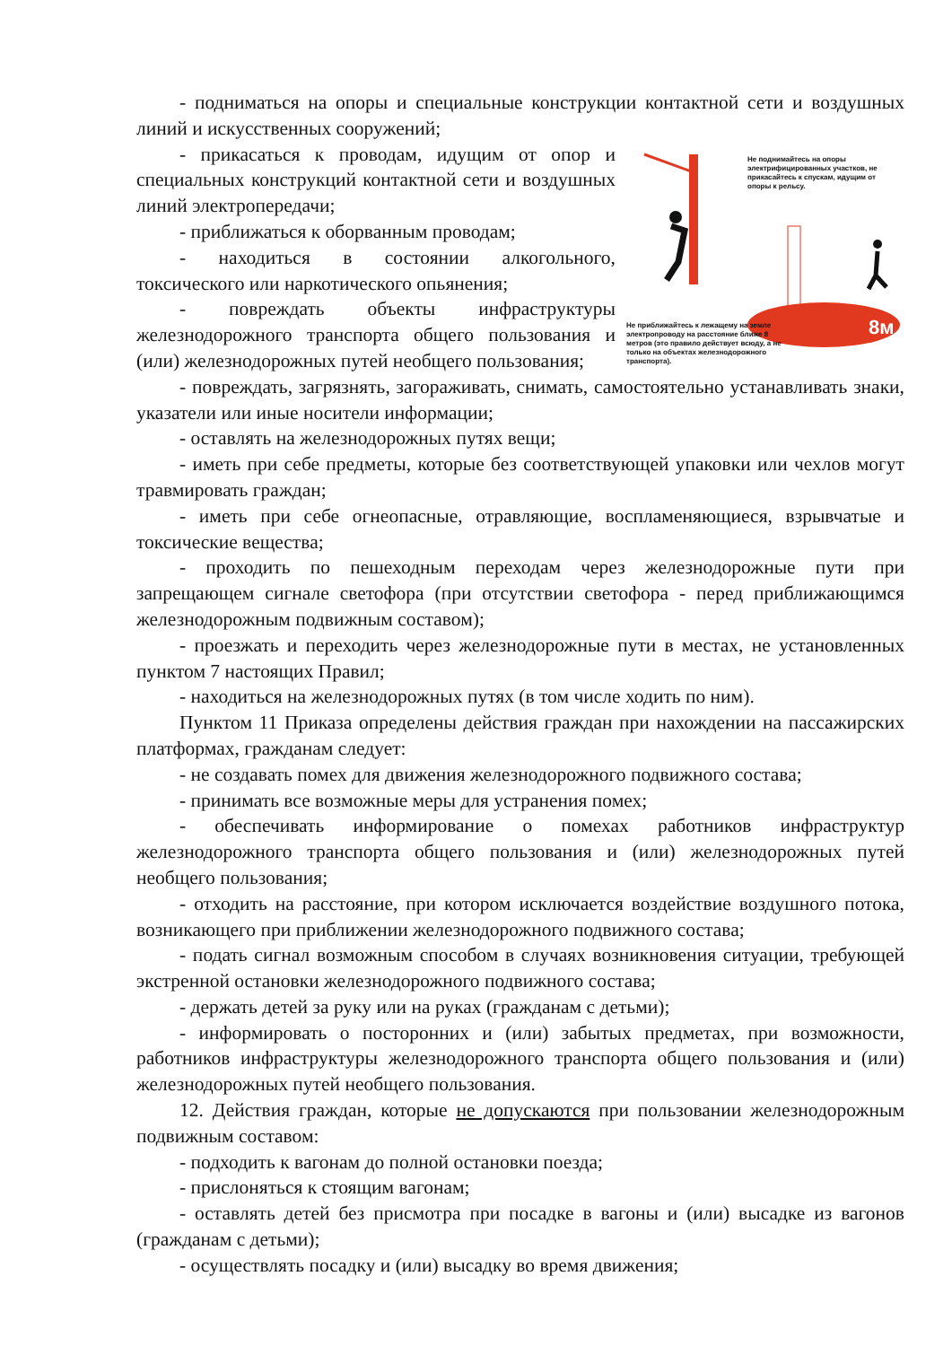- подниматься на опоры и специальные конструкции контактной сети и воздушных линий и искусственных сооружений;
8м
Не поднимайтесь на опоры электрифицированных участков, не прикасайтесь к спускам, идущим от опоры к рельсу.
Не приближайтесь к лежащему на земле электропроводу на расстояние ближе 8 метров (это правило действует всюду, а не только на объектах железнодорожного транспорта).
- прикасаться к проводам, идущим от опор и специальных конструкций контактной сети и воздушных линий электропередачи;
- приближаться к оборванным проводам;
- находиться в состоянии алкогольного, токсического или наркотического опьянения;
- повреждать объекты инфраструктуры железнодорожного транспорта общего пользования и (или) железнодорожных путей необщего пользования;
- повреждать, загрязнять, загораживать, снимать, самостоятельно устанавливать знаки, указатели или иные носители информации;
- оставлять на железнодорожных путях вещи;
- иметь при себе предметы, которые без соответствующей упаковки или чехлов могут травмировать граждан;
- иметь при себе огнеопасные, отравляющие, воспламеняющиеся, взрывчатые и токсические вещества;
- проходить по пешеходным переходам через железнодорожные пути при запрещающем сигнале светофора (при отсутствии светофора - перед приближающимся железнодорожным подвижным составом);
- проезжать и переходить через железнодорожные пути в местах, не установленных пунктом 7 настоящих Правил;
- находиться на железнодорожных путях (в том числе ходить по ним).
Пунктом 11 Приказа определены действия граждан при нахождении на пассажирских платформах, гражданам следует:
- не создавать помех для движения железнодорожного подвижного состава;
- принимать все возможные меры для устранения помех;
- обеспечивать информирование о помехах работников инфраструктур железнодорожного транспорта общего пользования и (или) железнодорожных путей необщего пользования;
- отходить на расстояние, при котором исключается воздействие воздушного потока, возникающего при приближении железнодорожного подвижного состава;
- подать сигнал возможным способом в случаях возникновения ситуации, требующей экстренной остановки железнодорожного подвижного состава;
- держать детей за руку или на руках (гражданам с детьми);
- информировать о посторонних и (или) забытых предметах, при возможности, работников инфраструктуры железнодорожного транспорта общего пользования и (или) железнодорожных путей необщего пользования.
12. Действия граждан, которые не допускаются при пользовании железнодорожным подвижным составом:
- подходить к вагонам до полной остановки поезда;
- прислоняться к стоящим вагонам;
- оставлять детей без присмотра при посадке в вагоны и (или) высадке из вагонов (гражданам с детьми);
- осуществлять посадку и (или) высадку во время движения;